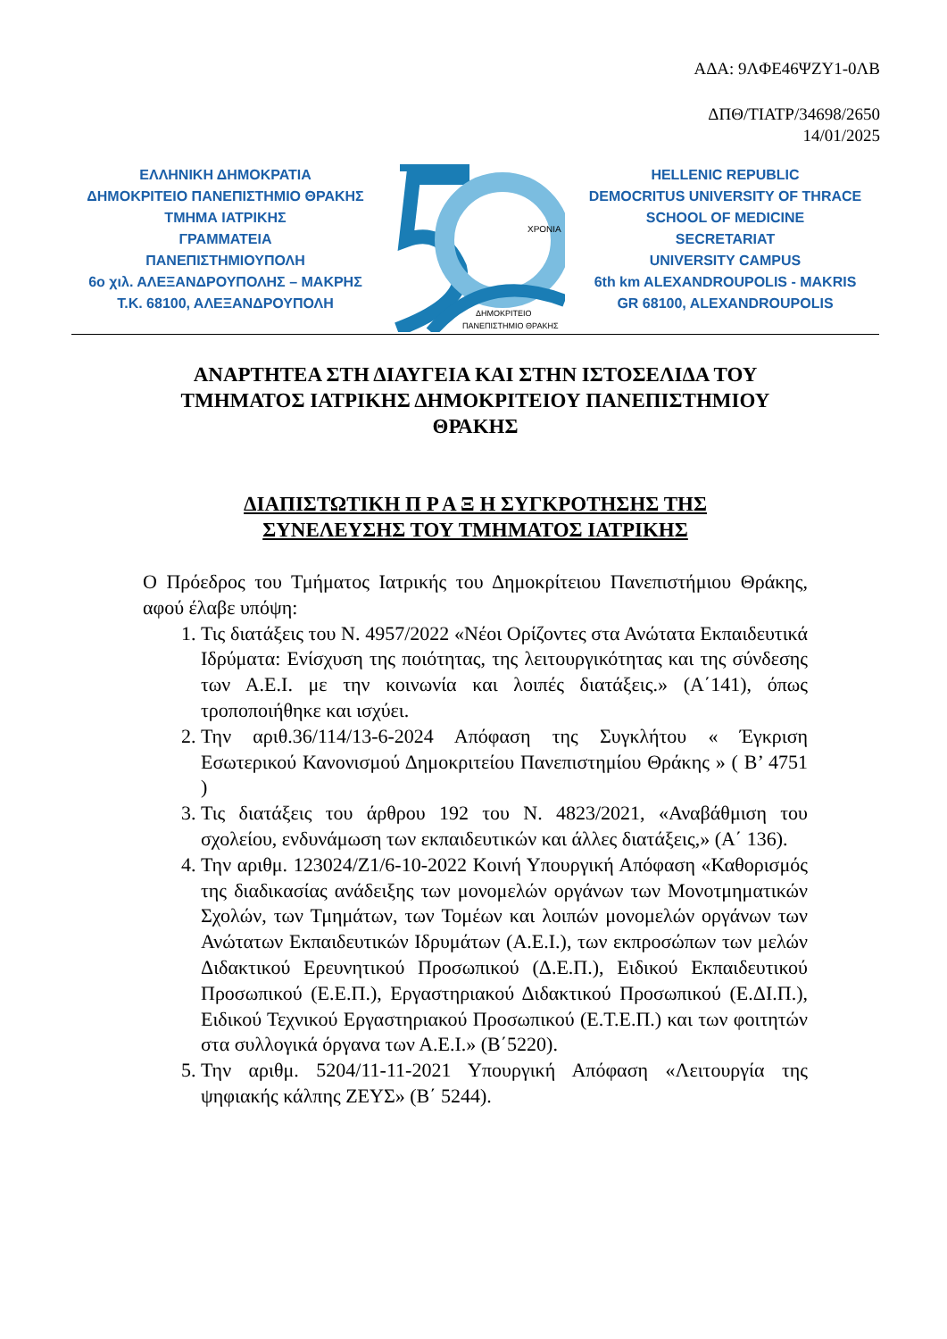ΑΔΑ: 9ΛΦΕ46ΨΖΥ1-0ΛΒ
ΔΠΘ/ΤΙΑΤΡ/34698/2650
14/01/2025
ΕΛΛΗΝΙΚΗ ΔΗΜΟΚΡΑΤΙΑ
ΔΗΜΟΚΡΙΤΕΙΟ ΠΑΝΕΠΙΣΤΗΜΙΟ ΘΡΑΚΗΣ
ΤΜΗΜΑ ΙΑΤΡΙΚΗΣ
ΓΡΑΜΜΑΤΕΙΑ
ΠΑΝΕΠΙΣΤΗΜΙΟΥΠΟΛΗ
6ο χιλ. ΑΛΕΞΑΝΔΡΟΥΠΟΛΗΣ – ΜΑΚΡΗΣ
Τ.Κ. 68100, ΑΛΕΞΑΝΔΡΟΥΠΟΛΗ
ΧΡΟΝΙΑ
ΔΗΜΟΚΡΙΤΕΙΟ
ΠΑΝΕΠΙΣΤΗΜΙΟ ΘΡΑΚΗΣ
HELLENIC REPUBLIC
DEMOCRITUS UNIVERSITY OF THRACE
SCHOOL OF MEDICINE
SECRETARIAT
UNIVERSITY CAMPUS
6th km ALEXANDROUPOLIS - MAKRIS
GR 68100, ALEXANDROUPOLIS
ΑΝΑΡΤΗΤΕΑ ΣΤΗ ΔΙΑΥΓΕΙΑ ΚΑΙ ΣΤΗΝ ΙΣΤΟΣΕΛΙΔΑ ΤΟΥ ΤΜΗΜΑΤΟΣ ΙΑΤΡΙΚΗΣ ΔΗΜΟΚΡΙΤΕΙΟΥ ΠΑΝΕΠΙΣΤΗΜΙΟΥ ΘΡΑΚΗΣ
ΔΙΑΠΙΣΤΩΤΙΚΗ Π Ρ Α Ξ Η ΣΥΓΚΡΟΤΗΣΗΣ ΤΗΣ
ΣΥΝΕΛΕΥΣΗΣ ΤΟΥ ΤΜΗΜΑΤΟΣ ΙΑΤΡΙΚΗΣ
Ο Πρόεδρος του Τμήματος Ιατρικής του Δημοκρίτειου Πανεπιστήμιου Θράκης, αφού έλαβε υπόψη:
1. Τις διατάξεις του Ν. 4957/2022 «Νέοι Ορίζοντες στα Ανώτατα Εκπαιδευτικά Ιδρύματα: Ενίσχυση της ποιότητας, της λειτουργικότητας και της σύνδεσης των Α.Ε.Ι. με την κοινωνία και λοιπές διατάξεις.» (Α΄141), όπως τροποποιήθηκε και ισχύει.
2. Την αριθ.36/114/13-6-2024 Απόφαση της Συγκλήτου « Έγκριση Εσωτερικού Κανονισμού Δημοκριτείου Πανεπιστημίου Θράκης » ( Β’ 4751 )
3. Τις διατάξεις του άρθρου 192 του Ν. 4823/2021, «Αναβάθμιση του σχολείου, ενδυνάμωση των εκπαιδευτικών και άλλες διατάξεις,» (Α΄ 136).
4. Την αριθμ. 123024/Ζ1/6-10-2022 Κοινή Υπουργική Απόφαση «Καθορισμός της διαδικασίας ανάδειξης των μονομελών οργάνων των Μονοτμηματικών Σχολών, των Τμημάτων, των Τομέων και λοιπών μονομελών οργάνων των Ανώτατων Εκπαιδευτικών Ιδρυμάτων (Α.Ε.Ι.), των εκπροσώπων των μελών Διδακτικού Ερευνητικού Προσωπικού (Δ.Ε.Π.), Ειδικού Εκπαιδευτικού Προσωπικού (Ε.Ε.Π.), Εργαστηριακού Διδακτικού Προσωπικού (Ε.ΔΙ.Π.), Ειδικού Τεχνικού Εργαστηριακού Προσωπικού (Ε.Τ.Ε.Π.) και των φοιτητών στα συλλογικά όργανα των Α.Ε.Ι.» (Β΄5220).
5. Την αριθμ. 5204/11-11-2021 Υπουργική Απόφαση «Λειτουργία της ψηφιακής κάλπης ΖΕΥΣ» (Β΄ 5244).